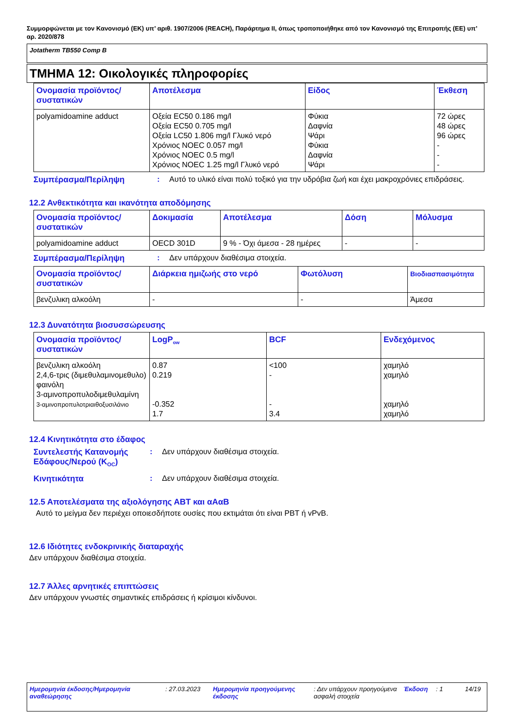Συμμορφώνεται με τον Κανονισμό (ΕΚ) υπ’ αριθ. 1907/2006 (REACH), Παράρτημα II, όπως τροποποιήθηκε από τον Κανονισμό της Επιτροπής (ΕΕ) υπ’ αρ. 2020/878
Jotatherm TB550 Comp B
ΤΜΗΜΑ 12: Οικολογικές πληροφορίες
| Ονομασία προϊόντος/ συστατικών | Αποτέλεσμα | Είδος | Έκθεση |
| --- | --- | --- | --- |
| polyamidoamine adduct | Οξεία EC50 0.186 mg/l Οξεία EC50 0.705 mg/l Οξεία LC50 1.806 mg/l Γλυκό νερό Χρόνιος NOEC 0.057 mg/l Χρόνιος NOEC 0.5 mg/l Χρόνιος NOEC 1.25 mg/l Γλυκό νερό | Φύκια Δαφνία Ψάρι Φύκια Δαφνία Ψάρι | 72 ώρες 48 ώρες 96 ώρες - - - |
Συμπέρασμα/Περίληψη : Αυτό το υλικό είναι πολύ τοξικό για την υδρόβια ζωή και έχει μακροχρόνιες επιδράσεις.
12.2 Ανθεκτικότητα και ικανότητα αποδόμησης
| Ονομασία προϊόντος/ συστατικών | Δοκιμασία | Αποτέλεσμα | Δόση | Μόλυσμα |
| --- | --- | --- | --- | --- |
| polyamidoamine adduct | OECD 301D | 9 % - Όχι άμεσα - 28 ημέρες | - | - |
Συμπέρασμα/Περίληψη : Δεν υπάρχουν διαθέσιμα στοιχεία.
| Ονομασία προϊόντος/ συστατικών | Διάρκεια ημιζωής στο νερό | Φωτόλυση | Βιοδιασπασιμότητα |
| --- | --- | --- | --- |
| βενζυλικη αλκοόλη | - | - | Άμεσα |
12.3 Δυνατότητα βιοσυσσώρευσης
| Ονομασία προϊόντος/ συστατικών | LogP<sub>ow</sub> | BCF | Ενδεχόμενος |
| --- | --- | --- | --- |
| βενζυλικη αλκοόλη 2,4,6-τρις (διμεθυλαμινομεθυλο) φαινόλη 3-αμινοπροπυλοδιμεθυλαμίνη 3-αμινοπροπυλοτριαιθοξυσιλάνιο | 0.87 0.219 -0.352 1.7 | <100 - - 3.4 | χαμηλό χαμηλό χαμηλό χαμηλό |
12.4 Κινητικότητα στο έδαφος
Συντελεστής Κατανομής Εδάφους/Νερού (K<sub>OC</sub>)
: Δεν υπάρχουν διαθέσιμα στοιχεία.
Κινητικότητα : Δεν υπάρχουν διαθέσιμα στοιχεία.
12.5 Αποτελέσματα της αξιολόγησης ΑΒΤ και αΑαΒ
Αυτό το μείγμα δεν περιέχει οποιεσδήποτε ουσίες που εκτιμάται ότι είναι PBT ή vPvB.
12.6 Ιδιότητες ενδοκρινικής διαταραχής
Δεν υπάρχουν διαθέσιμα στοιχεία.
12.7 Άλλες αρνητικές επιπτώσεις
Δεν υπάρχουν γνωστές σημαντικές επιδράσεις ή κρίσιμοι κίνδυνοι.
Ημερομηνία έκδοσης/Ημερομηνία αναθεώρησης
: 27.03.2023 Ημερομηνία προηγούμενης έκδοσης
: Δεν υπάρχουν προηγούμενα ασφαλή στοιχεία
Έκδοση : 1 14/19